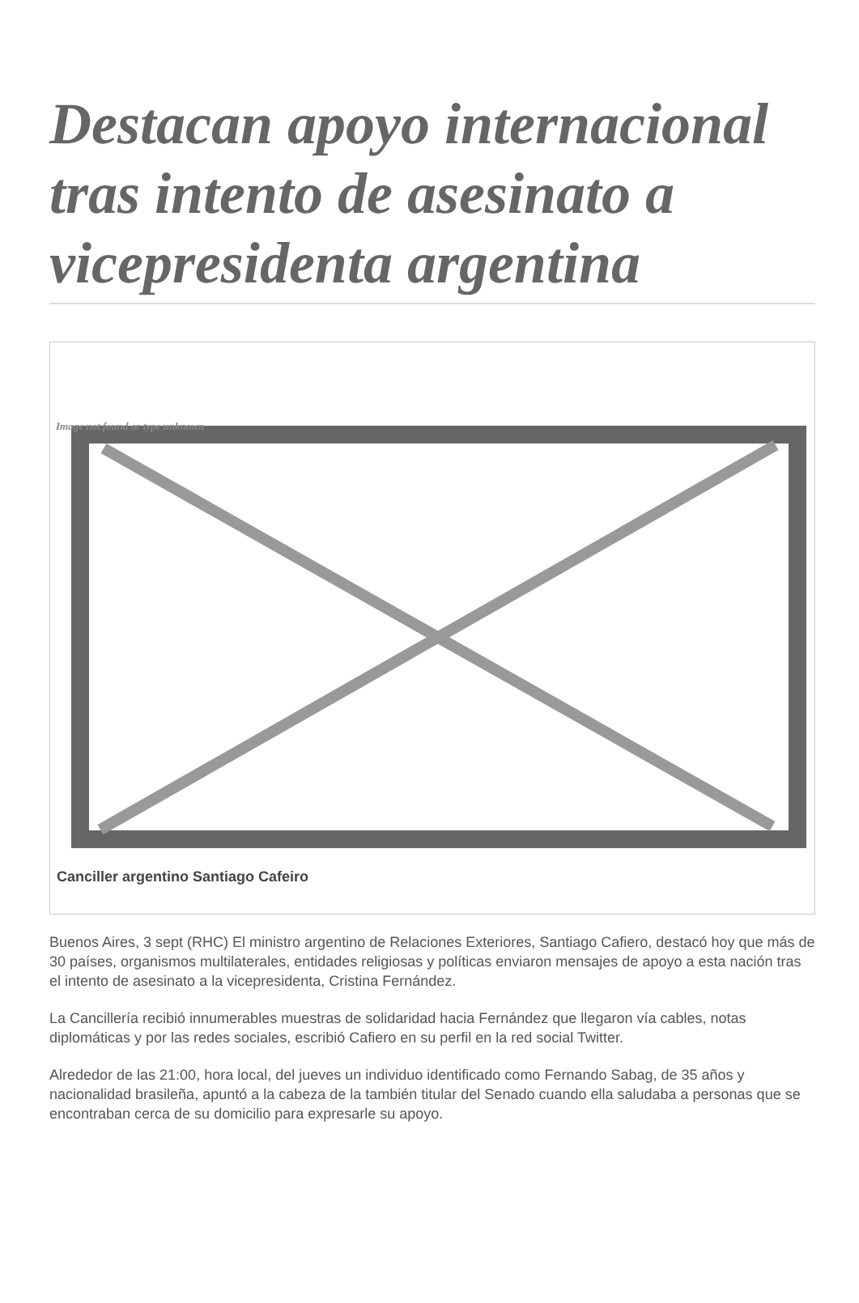Destacan apoyo internacional tras intento de asesinato a vicepresidenta argentina
Image not found or type unknown
Canciller argentino Santiago Cafeiro
Buenos Aires, 3 sept (RHC) El ministro argentino de Relaciones Exteriores, Santiago Cafiero, destacó hoy que más de 30 países, organismos multilaterales, entidades religiosas y políticas enviaron mensajes de apoyo a esta nación tras el intento de asesinato a la vicepresidenta, Cristina Fernández.
La Cancillería recibió innumerables muestras de solidaridad hacia Fernández que llegaron vía cables, notas diplomáticas y por las redes sociales, escribió Cafiero en su perfil en la red social Twitter.
Alrededor de las 21:00, hora local, del jueves un individuo identificado como Fernando Sabag, de 35 años y nacionalidad brasileña, apuntó a la cabeza de la también titular del Senado cuando ella saludaba a personas que se encontraban cerca de su domicilio para expresarle su apoyo.